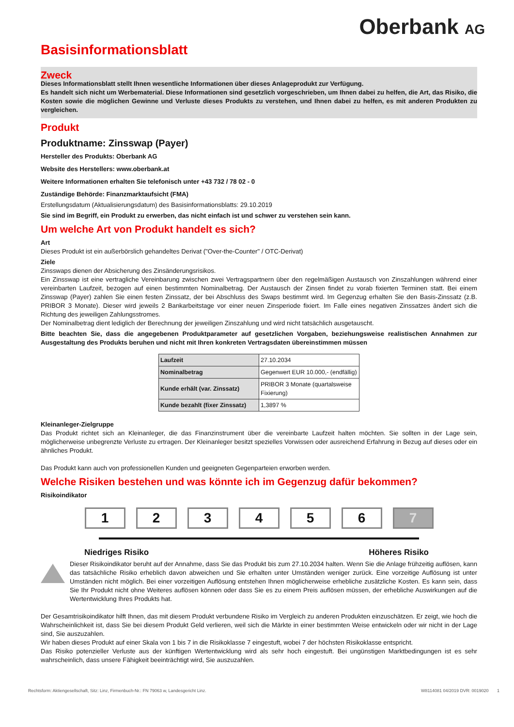Oberbank AG
Basisinformationsblatt
Zweck
Dieses Informationsblatt stellt Ihnen wesentliche Informationen über dieses Anlageprodukt zur Verfügung.
Es handelt sich nicht um Werbematerial. Diese Informationen sind gesetzlich vorgeschrieben, um Ihnen dabei zu helfen, die Art, das Risiko, die Kosten sowie die möglichen Gewinne und Verluste dieses Produkts zu verstehen, und Ihnen dabei zu helfen, es mit anderen Produkten zu vergleichen.
Produkt
Produktname: Zinsswap (Payer)
Hersteller des Produkts: Oberbank AG
Website des Herstellers: www.oberbank.at
Weitere Informationen erhalten Sie telefonisch unter +43 732 / 78 02 - 0
Zuständige Behörde: Finanzmarktaufsicht (FMA)
Erstellungsdatum (Aktualisierungsdatum) des Basisinformationsblatts: 29.10.2019
Sie sind im Begriff, ein Produkt zu erwerben, das nicht einfach ist und schwer zu verstehen sein kann.
Um welche Art von Produkt handelt es sich?
Art
Dieses Produkt ist ein außerbörslich gehandeltes Derivat ("Over-the-Counter" / OTC-Derivat)
Ziele
Zinsswaps dienen der Absicherung des Zinsänderungsrisikos.
Ein Zinsswap ist eine vertragliche Vereinbarung zwischen zwei Vertragspartnern über den regelmäßigen Austausch von Zinszahlungen während einer vereinbarten Laufzeit, bezogen auf einen bestimmten Nominalbetrag. Der Austausch der Zinsen findet zu vorab fixierten Terminen statt. Bei einem Zinsswap (Payer) zahlen Sie einen festen Zinssatz, der bei Abschluss des Swaps bestimmt wird. Im Gegenzug erhalten Sie den Basis-Zinssatz (z.B. PRIBOR 3 Monate). Dieser wird jeweils 2 Bankarbeitstage vor einer neuen Zinsperiode fixiert. Im Falle eines negativen Zinssatzes ändert sich die Richtung des jeweiligen Zahlungsstromes.
Der Nominalbetrag dient lediglich der Berechnung der jeweiligen Zinszahlung und wird nicht tatsächlich ausgetauscht.
Bitte beachten Sie, dass die angegebenen Produktparameter auf gesetzlichen Vorgaben, beziehungsweise realistischen Annahmen zur Ausgestaltung des Produkts beruhen und nicht mit Ihren konkreten Vertragsdaten übereinstimmen müssen
| Laufzeit | 27.10.2034 |
| Nominalbetrag | Gegenwert EUR 10.000,- (endfällig) |
| Kunde erhält (var. Zinssatz) | PRIBOR 3 Monate (quartalsweise Fixierung) |
| Kunde bezahlt (fixer Zinssatz) | 1,3897 % |
Kleinanleger-Zielgruppe
Das Produkt richtet sich an Kleinanleger, die das Finanzinstrument über die vereinbarte Laufzeit halten möchten. Sie sollten in der Lage sein, möglicherweise unbegrenzte Verluste zu ertragen. Der Kleinanleger besitzt spezielles Vorwissen oder ausreichend Erfahrung in Bezug auf dieses oder ein ähnliches Produkt.
Das Produkt kann auch von professionellen Kunden und geeigneten Gegenparteien erworben werden.
Welche Risiken bestehen und was könnte ich im Gegenzug dafür bekommen?
Risikoindikator
1 2 3 4 5 6 7
Niedriges Risiko Höheres Risiko
Dieser Risikoindikator beruht auf der Annahme, dass Sie das Produkt bis zum 27.10.2034 halten. Wenn Sie die Anlage frühzeitig auflösen, kann das tatsächliche Risiko erheblich davon abweichen und Sie erhalten unter Umständen weniger zurück. Eine vorzeitige Auflösung ist unter Umständen nicht möglich. Bei einer vorzeitigen Auflösung entstehen Ihnen möglicherweise erhebliche zusätzliche Kosten. Es kann sein, dass Sie Ihr Produkt nicht ohne Weiteres auflösen können oder dass Sie es zu einem Preis auflösen müssen, der erhebliche Auswirkungen auf die Wertentwicklung Ihres Produkts hat.
Der Gesamtrisikoindikator hilft Ihnen, das mit diesem Produkt verbundene Risiko im Vergleich zu anderen Produkten einzuschätzen. Er zeigt, wie hoch die Wahrscheinlichkeit ist, dass Sie bei diesem Produkt Geld verlieren, weil sich die Märkte in einer bestimmten Weise entwickeln oder wir nicht in der Lage sind, Sie auszuzahlen.
Wir haben dieses Produkt auf einer Skala von 1 bis 7 in die Risikoklasse 7 eingestuft, wobei 7 der höchsten Risikoklasse entspricht.
Das Risiko potenzieller Verluste aus der künftigen Wertentwicklung wird als sehr hoch eingestuft. Bei ungünstigen Marktbedingungen ist es sehr wahrscheinlich, dass unsere Fähigkeit beeinträchtigt wird, Sie auszuzahlen.
Rechtsform: Aktiengesellschaft, Sitz: Linz, Firmenbuch-Nr.: FN 79063 w, Landesgericht Linz. W8114081 04/2019 DVR: 0019020 1